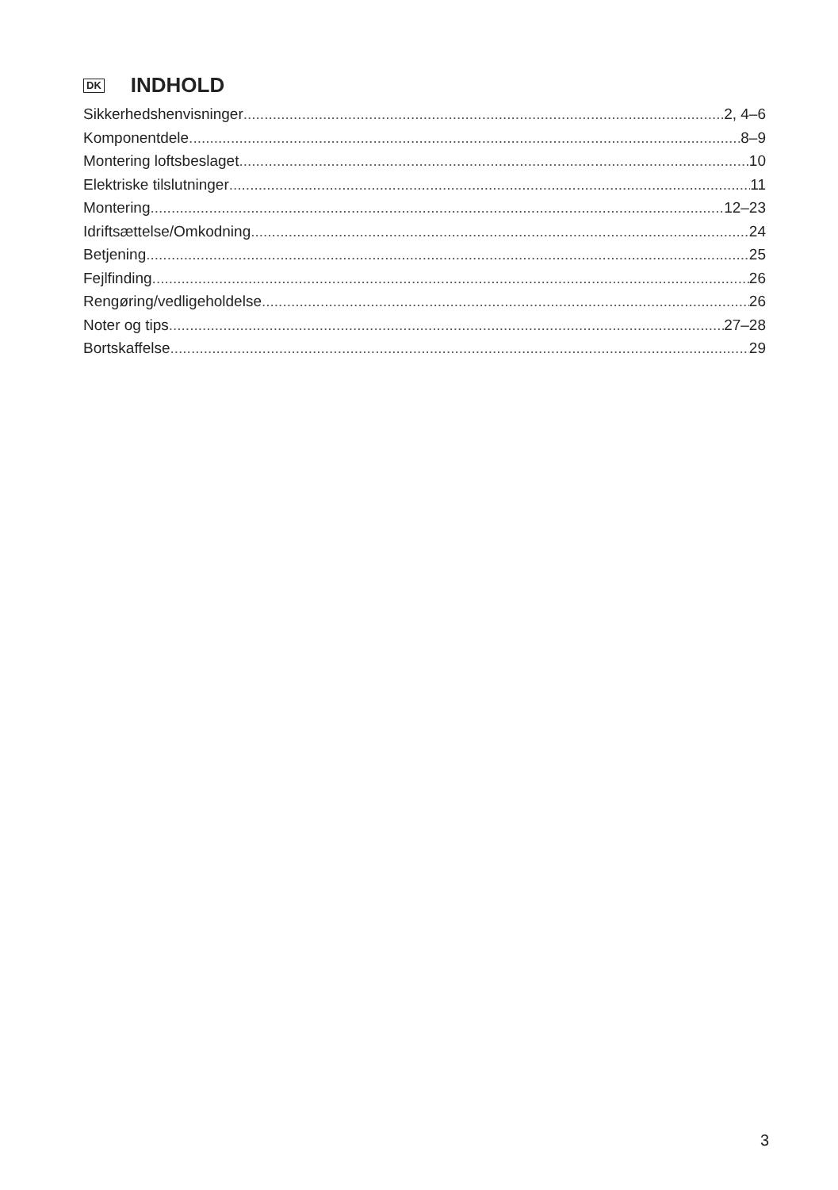DK INDHOLD
Sikkerhedshenvisninger 2, 4–6
Komponentdele 8–9
Montering loftsbeslaget 10
Elektriske tilslutninger 11
Montering 12–23
Idriftsættelse/Omkodning 24
Betjening 25
Fejlfinding 26
Rengøring/vedligeholdelse 26
Noter og tips 27–28
Bortskaffelse 29
3